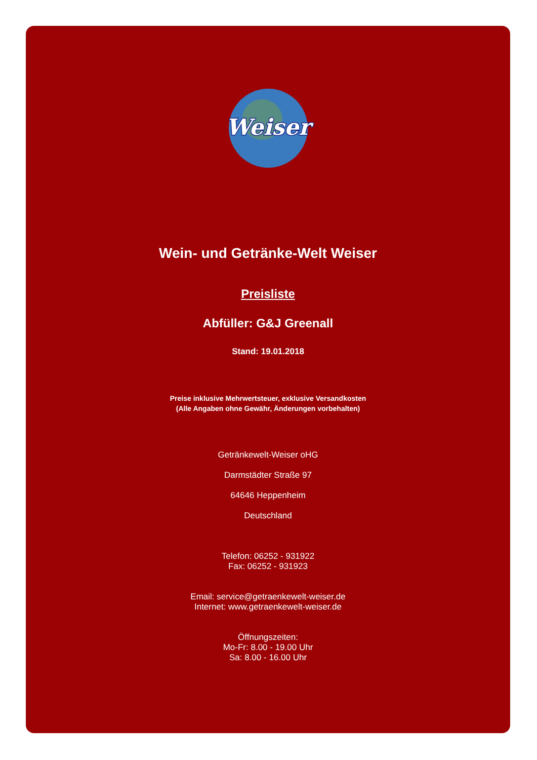Weiser
Wein- und Getränke-Welt Weiser
Preisliste
Abfüller: G&J Greenall
Stand: 19.01.2018
Preise inklusive Mehrwertsteuer, exklusive Versandkosten
(Alle Angaben ohne Gewähr, Änderungen vorbehalten)
Getränkewelt-Weiser oHG
Darmstädter Straße 97
64646 Heppenheim
Deutschland
Telefon: 06252 - 931922
Fax: 06252 - 931923
Email: service@getraenkewelt-weiser.de
Internet: www.getraenkewelt-weiser.de
Öffnungszeiten:
Mo-Fr: 8.00 - 19.00 Uhr
Sa: 8.00 - 16.00 Uhr